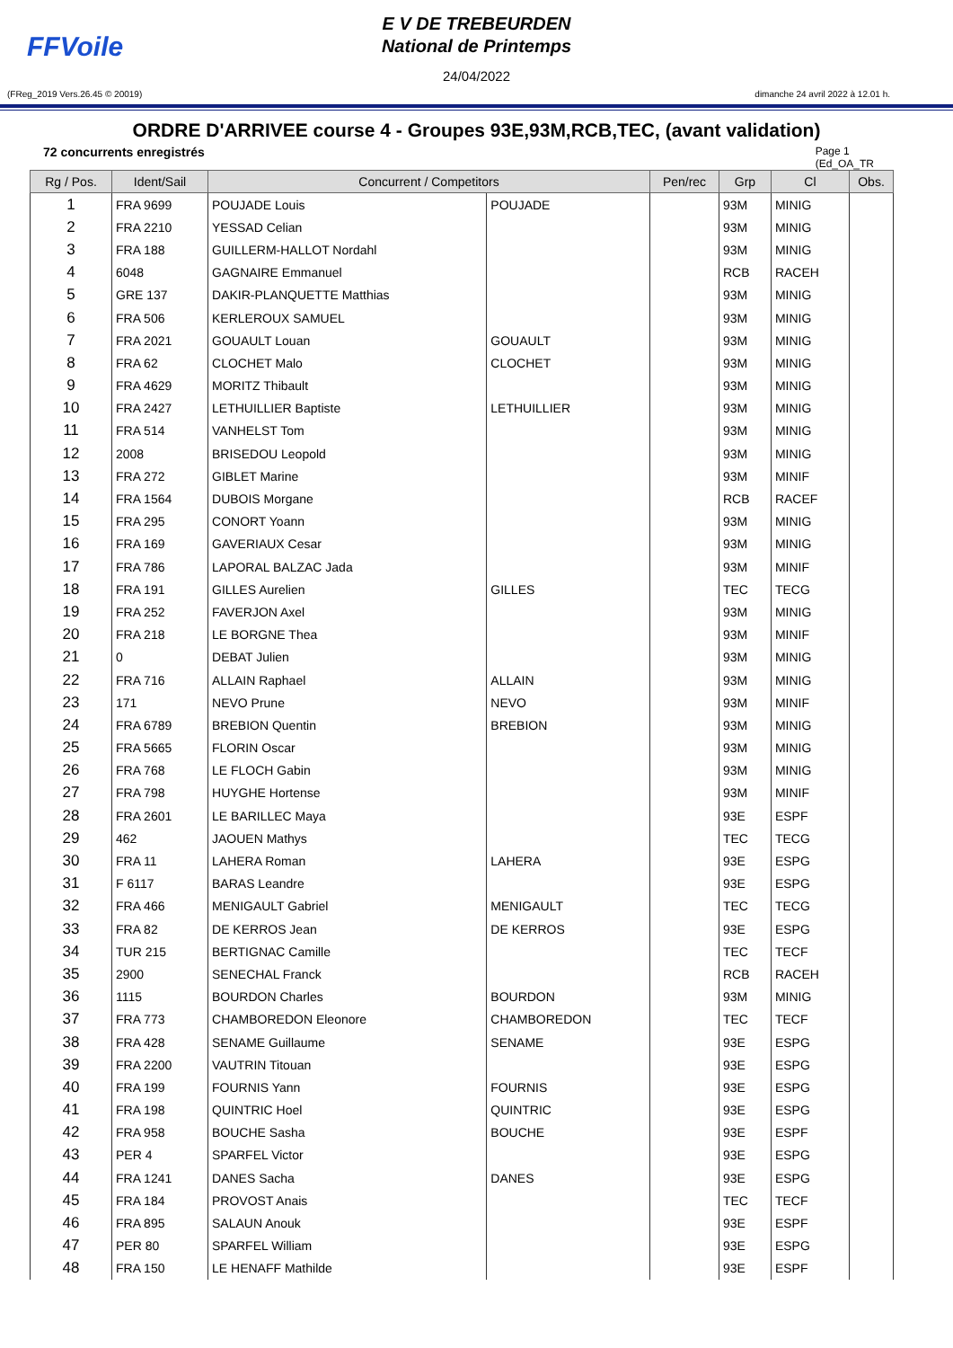FFVoile
E V DE TREBEURDEN
National de Printemps
24/04/2022
(FReg_2019 Vers.26.45 © 20019) dimanche 24 avril 2022 à 12.01 h.
ORDRE D'ARRIVEE course 4 - Groupes 93E,93M,RCB,TEC, (avant validation)
72 concurrents enregistrés Page 1
(Ed_OA_TR
| Rg / Pos. | Ident/Sail | Concurrent / Competitors | | Pen/rec | Grp | Cl | Obs. |
| --- | --- | --- | --- | --- | --- | --- | --- |
| 1 | FRA 9699 | POUJADE Louis | POUJADE | | 93M | MINIG | |
| 2 | FRA 2210 | YESSAD Celian | | | 93M | MINIG | |
| 3 | FRA 188 | GUILLERM-HALLOT Nordahl | | | 93M | MINIG | |
| 4 | 6048 | GAGNAIRE Emmanuel | | | RCB | RACEH | |
| 5 | GRE 137 | DAKIR-PLANQUETTE Matthias | | | 93M | MINIG | |
| 6 | FRA 506 | KERLEROUX SAMUEL | | | 93M | MINIG | |
| 7 | FRA 2021 | GOUAULT Louan | GOUAULT | | 93M | MINIG | |
| 8 | FRA 62 | CLOCHET Malo | CLOCHET | | 93M | MINIG | |
| 9 | FRA 4629 | MORITZ Thibault | | | 93M | MINIG | |
| 10 | FRA 2427 | LETHUILLIER Baptiste | LETHUILLIER | | 93M | MINIG | |
| 11 | FRA 514 | VANHELST Tom | | | 93M | MINIG | |
| 12 | 2008 | BRISEDOU Leopold | | | 93M | MINIG | |
| 13 | FRA 272 | GIBLET Marine | | | 93M | MINIF | |
| 14 | FRA 1564 | DUBOIS Morgane | | | RCB | RACEF | |
| 15 | FRA 295 | CONORT Yoann | | | 93M | MINIG | |
| 16 | FRA 169 | GAVERIAUX Cesar | | | 93M | MINIG | |
| 17 | FRA 786 | LAPORAL BALZAC Jada | | | 93M | MINIF | |
| 18 | FRA 191 | GILLES Aurelien | GILLES | | TEC | TECG | |
| 19 | FRA 252 | FAVERJON Axel | | | 93M | MINIG | |
| 20 | FRA 218 | LE BORGNE Thea | | | 93M | MINIF | |
| 21 | 0 | DEBAT Julien | | | 93M | MINIG | |
| 22 | FRA 716 | ALLAIN Raphael | ALLAIN | | 93M | MINIG | |
| 23 | 171 | NEVO Prune | NEVO | | 93M | MINIF | |
| 24 | FRA 6789 | BREBION Quentin | BREBION | | 93M | MINIG | |
| 25 | FRA 5665 | FLORIN Oscar | | | 93M | MINIG | |
| 26 | FRA 768 | LE FLOCH Gabin | | | 93M | MINIG | |
| 27 | FRA 798 | HUYGHE Hortense | | | 93M | MINIF | |
| 28 | FRA 2601 | LE BARILLEC Maya | | | 93E | ESPF | |
| 29 | 462 | JAOUEN Mathys | | | TEC | TECG | |
| 30 | FRA 11 | LAHERA Roman | LAHERA | | 93E | ESPG | |
| 31 | F 6117 | BARAS Leandre | | | 93E | ESPG | |
| 32 | FRA 466 | MENIGAULT Gabriel | MENIGAULT | | TEC | TECG | |
| 33 | FRA 82 | DE KERROS Jean | DE KERROS | | 93E | ESPG | |
| 34 | TUR 215 | BERTIGNAC Camille | | | TEC | TECF | |
| 35 | 2900 | SENECHAL Franck | | | RCB | RACEH | |
| 36 | 1115 | BOURDON Charles | BOURDON | | 93M | MINIG | |
| 37 | FRA 773 | CHAMBOREDON Eleonore | CHAMBOREDON | | TEC | TECF | |
| 38 | FRA 428 | SENAME Guillaume | SENAME | | 93E | ESPG | |
| 39 | FRA 2200 | VAUTRIN Titouan | | | 93E | ESPG | |
| 40 | FRA 199 | FOURNIS Yann | FOURNIS | | 93E | ESPG | |
| 41 | FRA 198 | QUINTRIC Hoel | QUINTRIC | | 93E | ESPG | |
| 42 | FRA 958 | BOUCHE Sasha | BOUCHE | | 93E | ESPF | |
| 43 | PER 4 | SPARFEL Victor | | | 93E | ESPG | |
| 44 | FRA 1241 | DANES Sacha | DANES | | 93E | ESPG | |
| 45 | FRA 184 | PROVOST Anais | | | TEC | TECF | |
| 46 | FRA 895 | SALAUN Anouk | | | 93E | ESPF | |
| 47 | PER 80 | SPARFEL William | | | 93E | ESPG | |
| 48 | FRA 150 | LE HENAFF Mathilde | | | 93E | ESPF | |